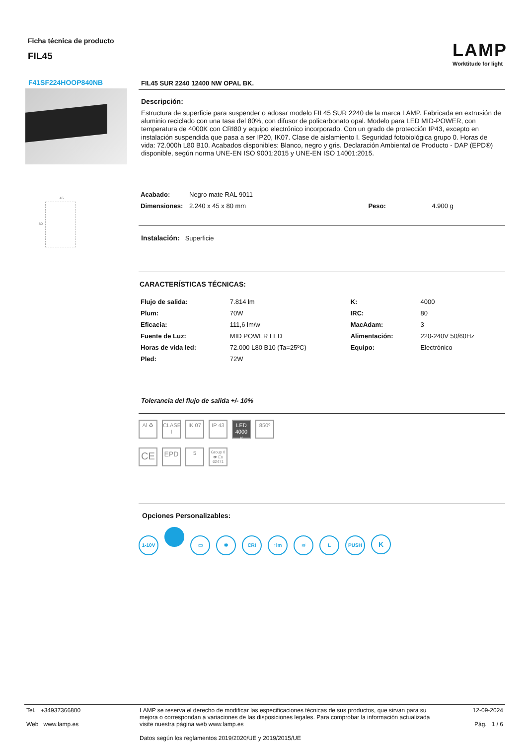Ficha técnica de producto
FIL45
LAMP
Worktitude for light
F41SF224HOOP840NB
45
80
FIL45 SUR 2240 12400 NW OPAL BK.
Descripción:
Estructura de superficie para suspender o adosar modelo FIL45 SUR 2240 de la marca LAMP. Fabricada en extrusión de aluminio reciclado con una tasa del 80%, con difusor de policarbonato opal. Modelo para LED MID-POWER, con temperatura de 4000K con CRI80 y equipo electrónico incorporado. Con un grado de protección IP43, excepto en instalación suspendida que pasa a ser IP20, IK07. Clase de aislamiento I. Seguridad fotobiológica grupo 0. Horas de vida: 72.000h L80 B10. Acabados disponibles: Blanco, negro y gris. Declaración Ambiental de Producto - DAP (EPD®) disponible, según norma UNE-EN ISO 9001:2015 y UNE-EN ISO 14001:2015.
| Acabado: | Negro mate RAL 9011 | | |
| Dimensiones: | 2.240 x 45 x 80 mm | Peso: | 4.900 g |
Instalación: Superficie
CARACTERÍSTICAS TÉCNICAS:
| Flujo de salida: | 7.814 lm | K: | 4000 |
| Plum: | 70W | IRC: | 80 |
| Eficacia: | 111,6 lm/w | MacAdam: | 3 |
| Fuente de Luz: | MID POWER LED | Alimentación: | 220-240V 50/60Hz |
| Horas de vida led: | 72.000 L80 B10 (Ta=25ºC) | Equipo: | Electrónico |
| Pled: | 72W | | |
Tolerancia del flujo de salida +/- 10%
Al ♻ CLASE I IK 07 IP 43 LED 4000 K 850º
CE EPD 5 Group 0 👁 En 62471
Opciones Personalizables:
1-10V ▭ ✱ CRI ↑lm ≋ L PUSH K
| Tel. +34937366800 Web www.lamp.es | LAMP se reserva el derecho de modificar las especificaciones técnicas de sus productos, que sirvan para su mejora o correspondan a variaciones de las disposiciones legales. Para comprobar la información actualizada visite nuestra página web www.lamp.es Datos según los reglamentos 2019/2020/UE y 2019/2015/UE | 12-09-2024 Pág. 1 / 6 |